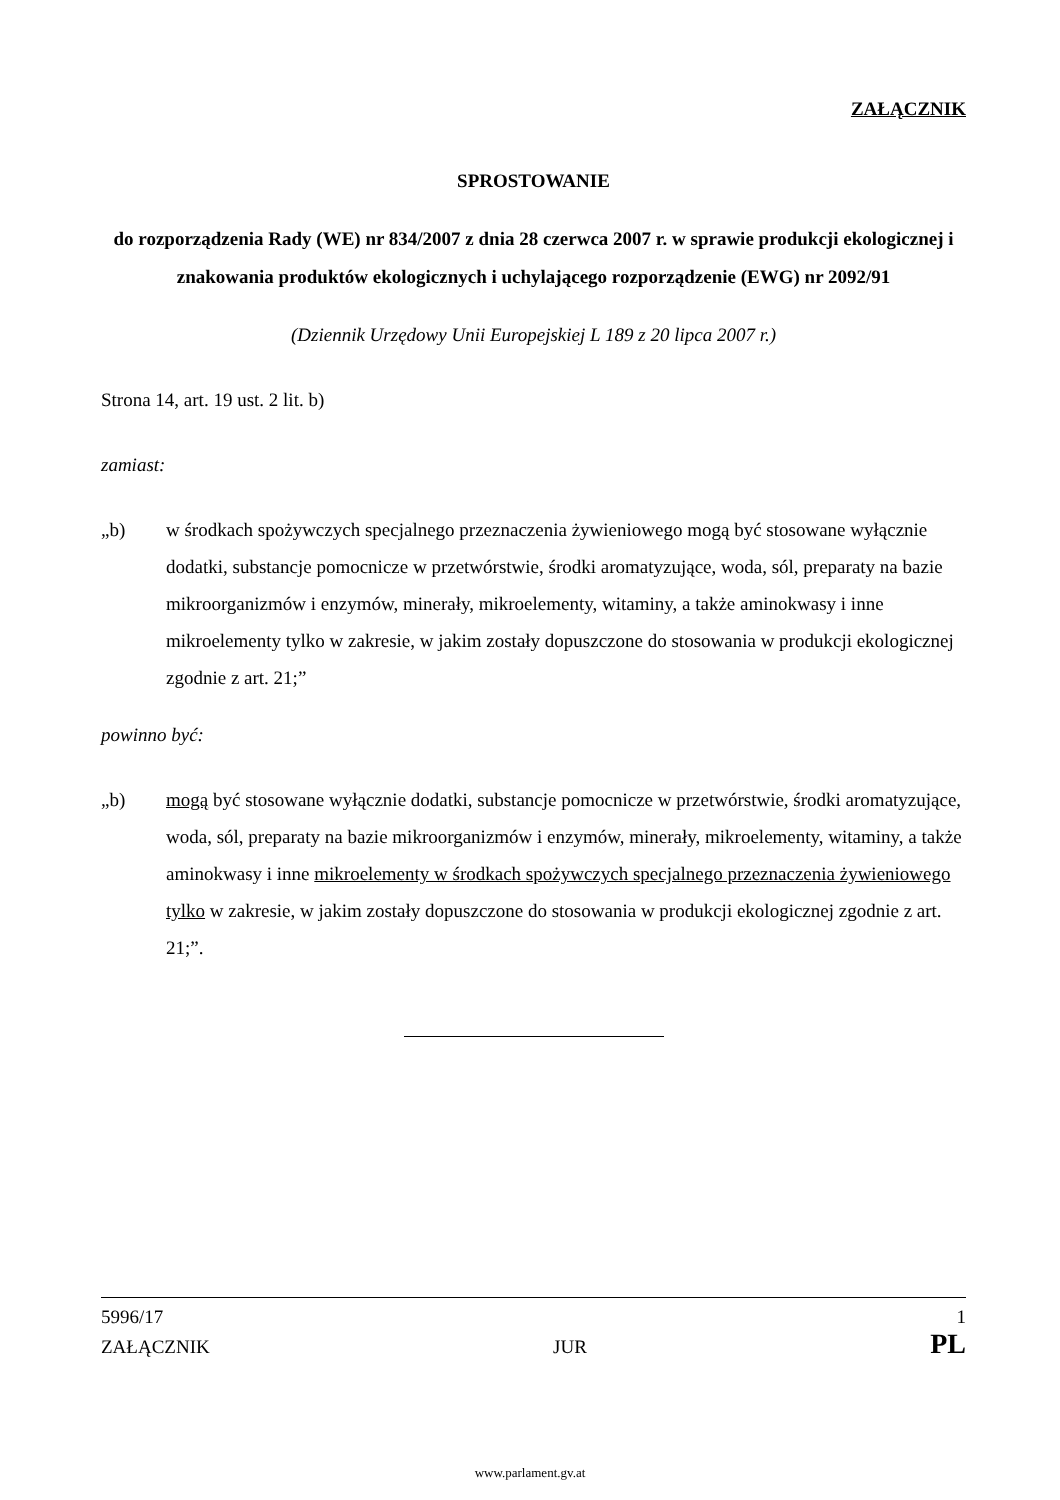ZAŁĄCZNIK
SPROSTOWANIE
do rozporządzenia Rady (WE) nr 834/2007 z dnia 28 czerwca 2007 r. w sprawie produkcji ekologicznej i znakowania produktów ekologicznych i uchylającego rozporządzenie (EWG) nr 2092/91
(Dziennik Urzędowy Unii Europejskiej L 189 z 20 lipca 2007 r.)
Strona 14, art. 19 ust. 2 lit. b)
zamiast:
„b) w środkach spożywczych specjalnego przeznaczenia żywieniowego mogą być stosowane wyłącznie dodatki, substancje pomocnicze w przetwórstwie, środki aromatyzujące, woda, sól, preparaty na bazie mikroorganizmów i enzymów, minerały, mikroelementy, witaminy, a także aminokwasy i inne mikroelementy tylko w zakresie, w jakim zostały dopuszczone do stosowania w produkcji ekologicznej zgodnie z art. 21;”
powinno być:
„b) mogą być stosowane wyłącznie dodatki, substancje pomocnicze w przetwórstwie, środki aromatyzujące, woda, sól, preparaty na bazie mikroorganizmów i enzymów, minerały, mikroelementy, witaminy, a także aminokwasy i inne mikroelementy w środkach spożywczych specjalnego przeznaczenia żywieniowego tylko w zakresie, w jakim zostały dopuszczone do stosowania w produkcji ekologicznej zgodnie z art. 21;”.
5996/17 1
ZAŁĄCZNIK JUR PL
www.parlament.gv.at